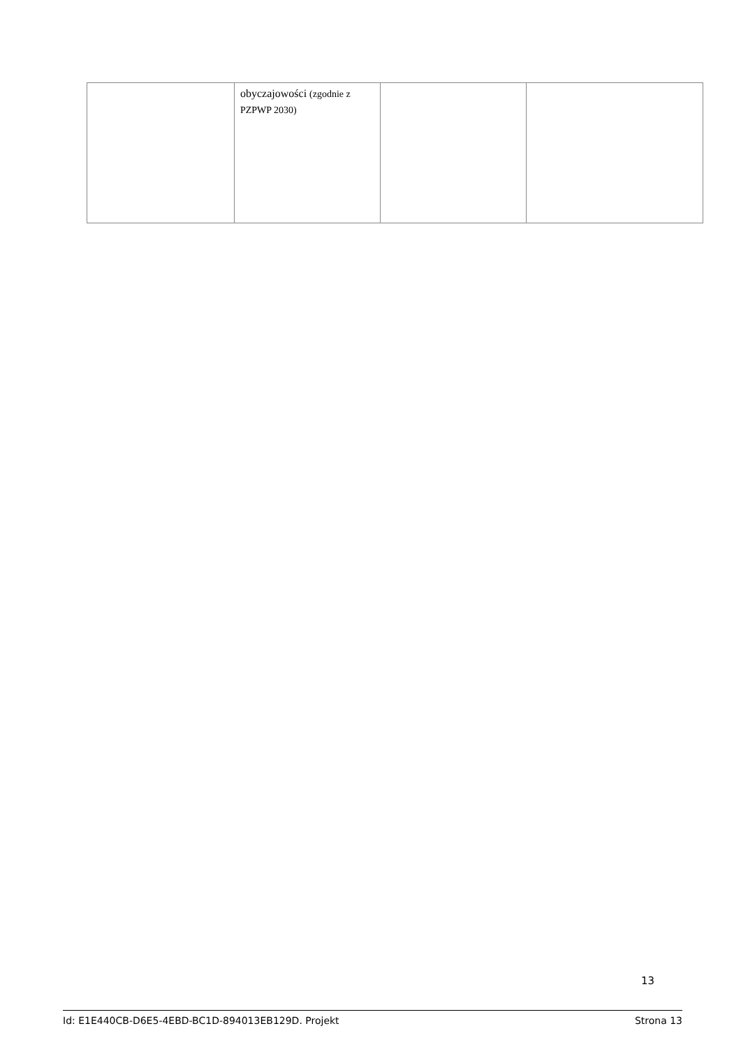| | obyczajowości (zgodnie z PZPWP 2030) | | |
13
Id: E1E440CB-D6E5-4EBD-BC1D-894013EB129D. Projekt Strona 13